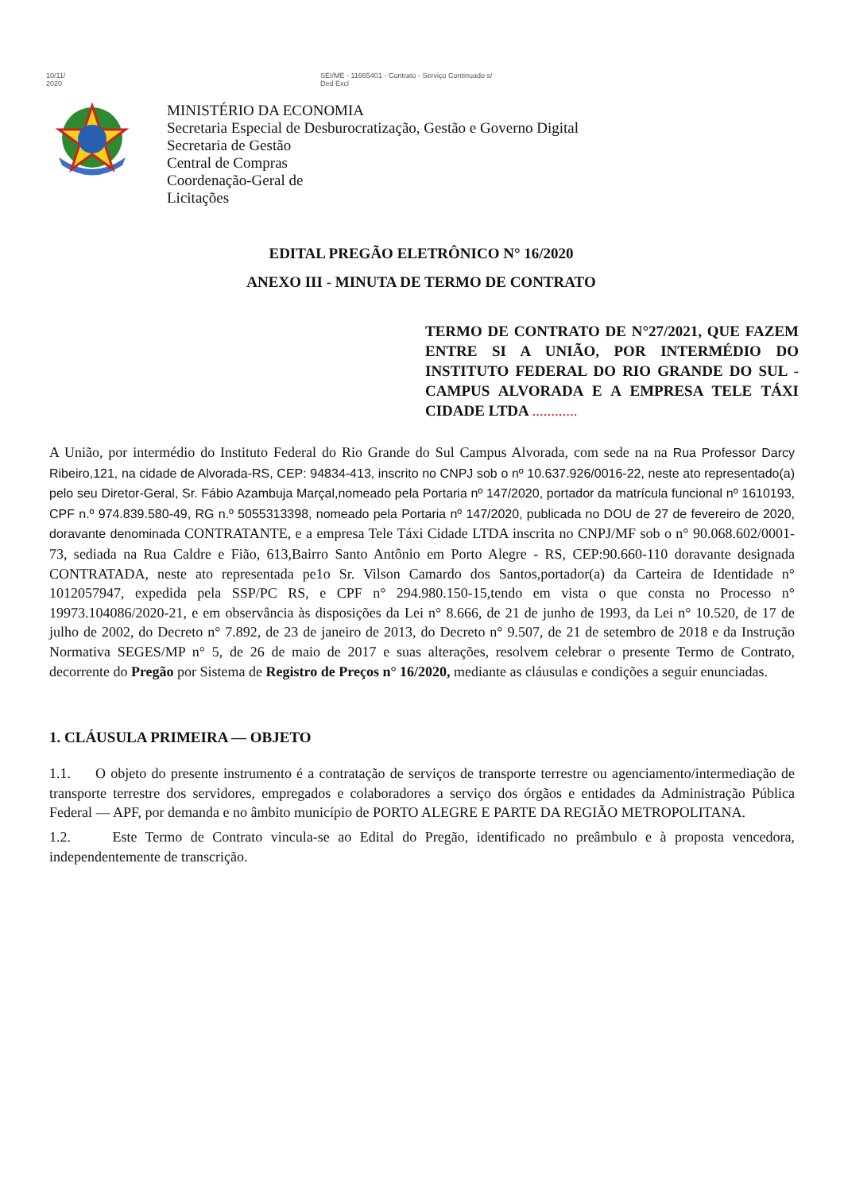10/11/
2020
SEI/ME - 11665401 - Contrato - Serviço Continuado s/
Ded Excl
MINISTÉRIO DA ECONOMIA
Secretaria Especial de Desburocratização, Gestão e Governo Digital
Secretaria de Gestão
Central de Compras
Coordenação-Geral de
Licitações
EDITAL PREGÃO ELETRÔNICO N° 16/2020
ANEXO III - MINUTA DE TERMO DE CONTRATO
TERMO DE CONTRATO DE N°27/2021, QUE FAZEM ENTRE SI A UNIÃO, POR INTERMÉDIO DO INSTITUTO FEDERAL DO RIO GRANDE DO SUL - CAMPUS ALVORADA E A EMPRESA TELE TÁXI CIDADE LTDA ............
A União, por intermédio do Instituto Federal do Rio Grande do Sul Campus Alvorada, com sede na na Rua Professor Darcy Ribeiro,121, na cidade de Alvorada-RS, CEP: 94834-413, inscrito no CNPJ sob o nº 10.637.926/0016-22, neste ato representado(a) pelo seu Diretor-Geral, Sr. Fábio Azambuja Marçal,nomeado pela Portaria nº 147/2020, portador da matrícula funcional nº 1610193, CPF n.º 974.839.580-49, RG n.º 5055313398, nomeado pela Portaria nº 147/2020, publicada no DOU de 27 de fevereiro de 2020, doravante denominada CONTRATANTE, e a empresa Tele Táxi Cidade LTDA inscrita no CNPJ/MF sob o n° 90.068.602/0001-73, sediada na Rua Caldre e Fião, 613,Bairro Santo Antônio em Porto Alegre - RS, CEP:90.660-110 doravante designada CONTRATADA, neste ato representada pe1o Sr. Vilson Camardo dos Santos,portador(a) da Carteira de Identidade n° 1012057947, expedida pela SSP/PC RS, e CPF n° 294.980.150-15,tendo em vista o que consta no Processo n° 19973.104086/2020-21, e em observância às disposições da Lei n° 8.666, de 21 de junho de 1993, da Lei n° 10.520, de 17 de julho de 2002, do Decreto n° 7.892, de 23 de janeiro de 2013, do Decreto n° 9.507, de 21 de setembro de 2018 e da Instrução Normativa SEGES/MP n° 5, de 26 de maio de 2017 e suas alterações, resolvem celebrar o presente Termo de Contrato, decorrente do Pregão por Sistema de Registro de Preços n° 16/2020, mediante as cláusulas e condições a seguir enunciadas.
1. CLÁUSULA PRIMEIRA — OBJETO
1.1. O objeto do presente instrumento é a contratação de serviços de transporte terrestre ou agenciamento/intermediação de transporte terrestre dos servidores, empregados e colaboradores a serviço dos órgãos e entidades da Administração Pública Federal — APF, por demanda e no âmbito município de PORTO ALEGRE E PARTE DA REGIÃO METROPOLITANA.
1.2. Este Termo de Contrato vincula-se ao Edital do Pregão, identificado no preâmbulo e à proposta vencedora, independentemente de transcrição.